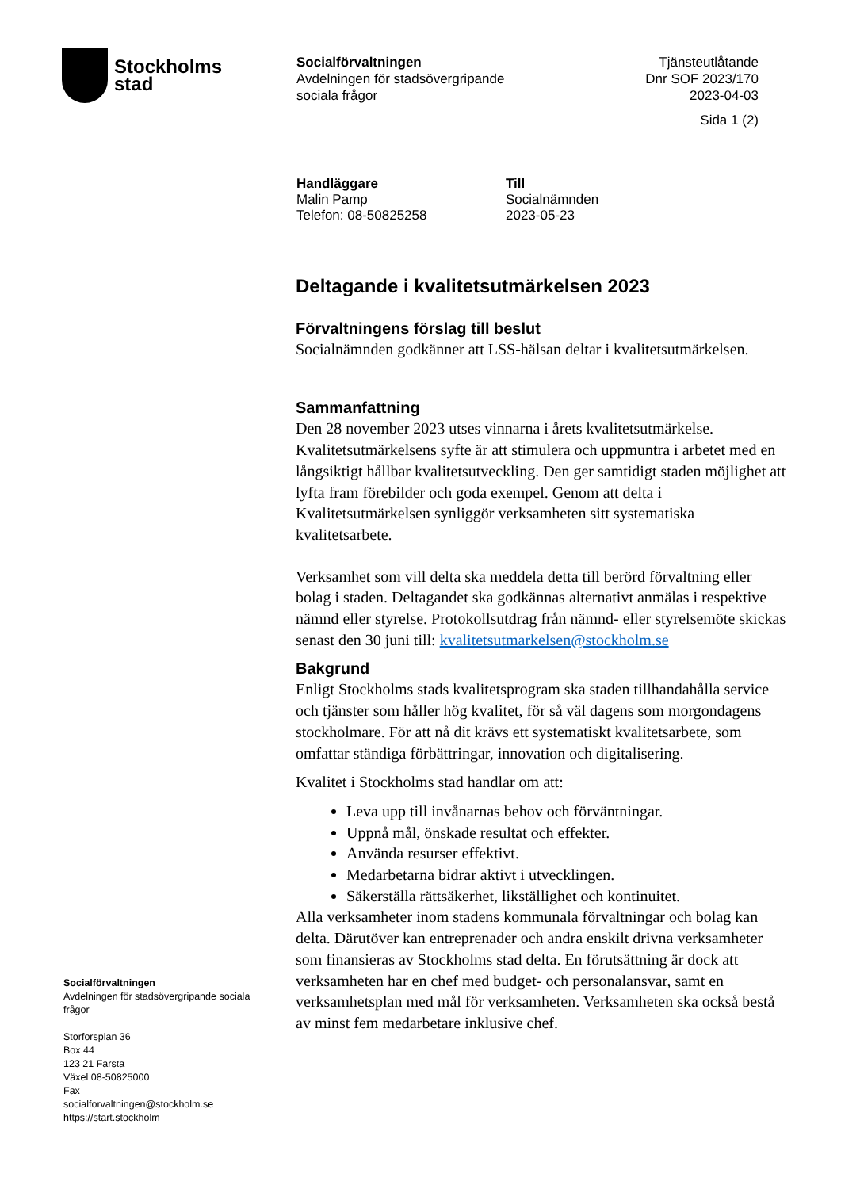Stockholms
stad
Socialförvaltningen
Avdelningen för stadsövergripande
sociala frågor
Tjänsteutlåtande
Dnr SOF 2023/170
2023-04-03
Sida 1 (2)
Handläggare
Malin Pamp
Telefon: 08-50825258
Till
Socialnämnden
2023-05-23
Deltagande i kvalitetsutmärkelsen 2023
Förvaltningens förslag till beslut
Socialnämnden godkänner att LSS-hälsan deltar i kvalitetsutmärkelsen.
Sammanfattning
Den 28 november 2023 utses vinnarna i årets kvalitetsutmärkelse. Kvalitetsutmärkelsens syfte är att stimulera och uppmuntra i arbetet med en långsiktigt hållbar kvalitetsutveckling. Den ger samtidigt staden möjlighet att lyfta fram förebilder och goda exempel. Genom att delta i Kvalitetsutmärkelsen synliggör verksamheten sitt systematiska kvalitetsarbete.
Verksamhet som vill delta ska meddela detta till berörd förvaltning eller bolag i staden. Deltagandet ska godkännas alternativt anmälas i respektive nämnd eller styrelse. Protokollsutdrag från nämnd- eller styrelsemöte skickas senast den 30 juni till: kvalitetsutmarkelsen@stockholm.se
Bakgrund
Enligt Stockholms stads kvalitetsprogram ska staden tillhandahålla service och tjänster som håller hög kvalitet, för så väl dagens som morgondagens stockholmare. För att nå dit krävs ett systematiskt kvalitetsarbete, som omfattar ständiga förbättringar, innovation och digitalisering.
Kvalitet i Stockholms stad handlar om att:
Leva upp till invånarnas behov och förväntningar.
Uppnå mål, önskade resultat och effekter.
Använda resurser effektivt.
Medarbetarna bidrar aktivt i utvecklingen.
Säkerställa rättsäkerhet, likställighet och kontinuitet.
Alla verksamheter inom stadens kommunala förvaltningar och bolag kan delta. Därutöver kan entreprenader och andra enskilt drivna verksamheter som finansieras av Stockholms stad delta. En förutsättning är dock att verksamheten har en chef med budget- och personalansvar, samt en verksamhetsplan med mål för verksamheten. Verksamheten ska också bestå av minst fem medarbetare inklusive chef.
Socialförvaltningen
Avdelningen för stadsövergripande sociala frågor
Storforsplan 36
Box 44
123 21 Farsta
Växel 08-50825000
Fax
socialforvaltningen@stockholm.se
https://start.stockholm